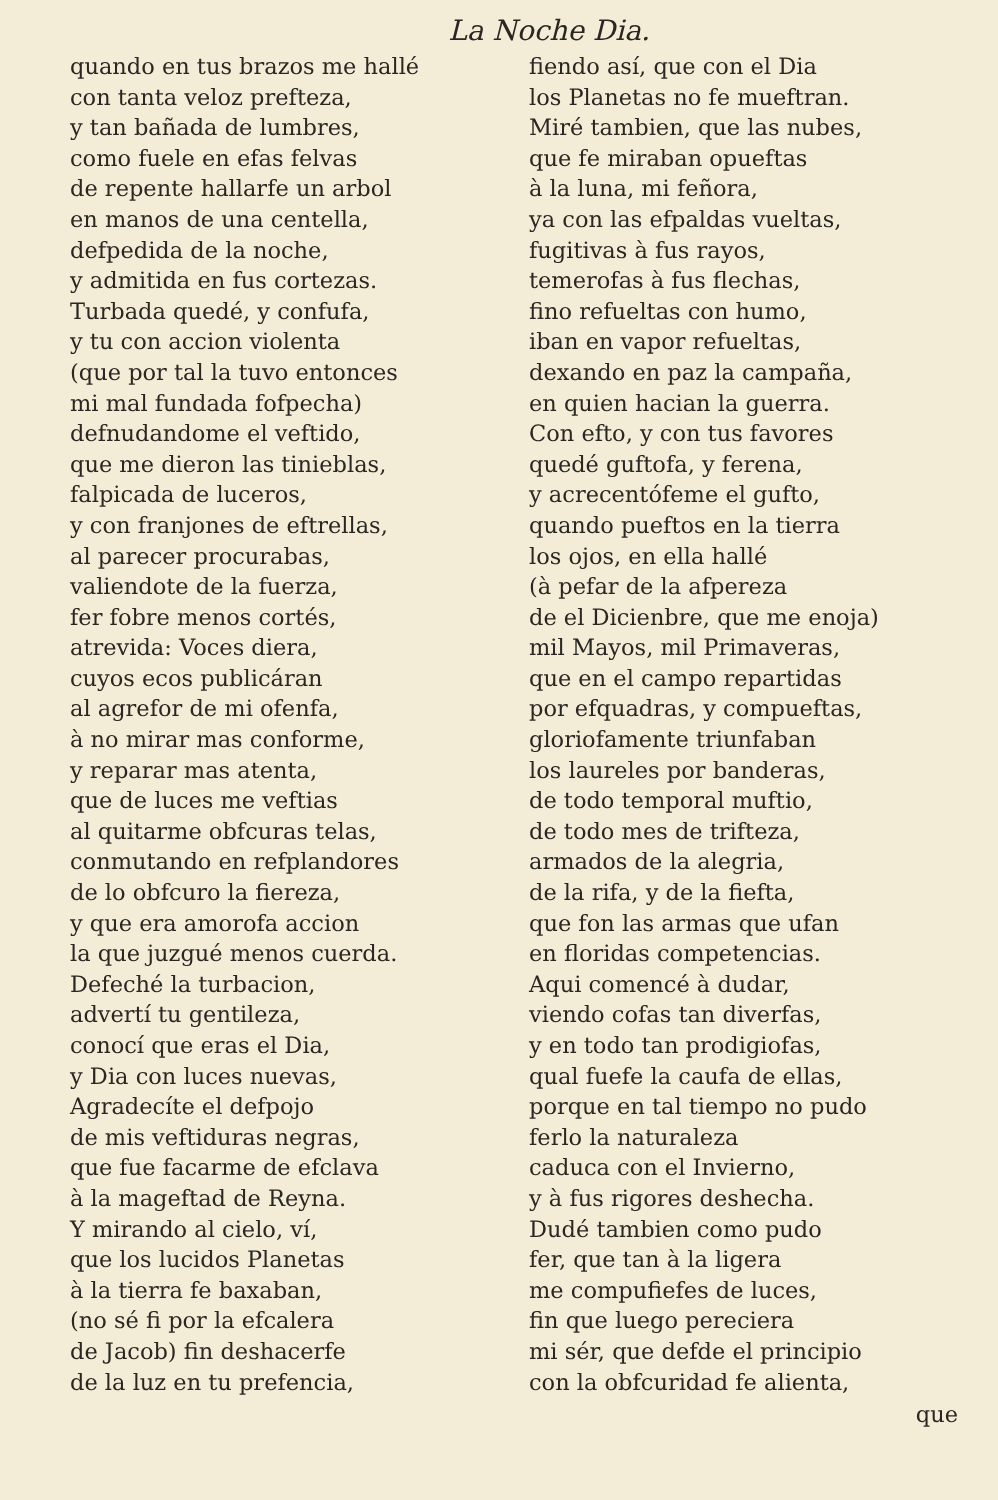La Noche Dia.
quando en tus brazos me hallé
con tanta veloz prefteza,
y tan bañada de lumbres,
como fuele en efas felvas
de repente hallarfe un arbol
en manos de una centella,
defpedida de la noche,
y admitida en fus cortezas.
Turbada quedé, y confufa,
y tu con accion violenta
(que por tal la tuvo entonces
mi mal fundada fofpecha)
defnudandome el veftido,
que me dieron las tinieblas,
falpicada de luceros,
y con franjones de eftrellas,
al parecer procurabas,
valiendote de la fuerza,
fer fobre menos cortés,
atrevida: Voces diera,
cuyos ecos publicáran
al agrefor de mi ofenfa,
à no mirar mas conforme,
y reparar mas atenta,
que de luces me veftias
al quitarme obfcuras telas,
conmutando en refplandores
de lo obfcuro la fiereza,
y que era amorofa accion
la que juzgué menos cuerda.
Defeché la turbacion,
advertí tu gentileza,
conocí que eras el Dia,
y Dia con luces nuevas,
Agradecíte el defpojo
de mis veftiduras negras,
que fue facarme de efclava
à la mageftad de Reyna.
Y mirando al cielo, ví,
que los lucidos Planetas
à la tierra fe baxaban,
(no sé fi por la efcalera
de Jacob) fin deshacerfe
de la luz en tu prefencia,
fiendo así, que con el Dia
los Planetas no fe mueftran.
Miré tambien, que las nubes,
que fe miraban opueftas
à la luna, mi feñora,
ya con las efpaldas vueltas,
fugitivas à fus rayos,
temerofas à fus flechas,
fino refueltas con humo,
iban en vapor refueltas,
dexando en paz la campaña,
en quien hacian la guerra.
Con efto, y con tus favores
quedé guftofa, y ferena,
y acrecentófeme el gufto,
quando pueftos en la tierra
los ojos, en ella hallé
(à pefar de la afpereza
de el Dicienbre, que me enoja)
mil Mayos, mil Primaveras,
que en el campo repartidas
por efquadras, y compueftas,
gloriofamente triunfaban
los laureles por banderas,
de todo temporal muftio,
de todo mes de trifteza,
armados de la alegria,
de la rifa, y de la fiefta,
que fon las armas que ufan
en floridas competencias.
Aqui comencé à dudar,
viendo cofas tan diverfas,
y en todo tan prodigiofas,
qual fuefe la caufa de ellas,
porque en tal tiempo no pudo
ferlo la naturaleza
caduca con el Invierno,
y à fus rigores deshecha.
Dudé tambien como pudo
fer, que tan à la ligera
me compufiefes de luces,
fin que luego pereciera
mi sér, que defde el principio
con la obfcuridad fe alienta,
que